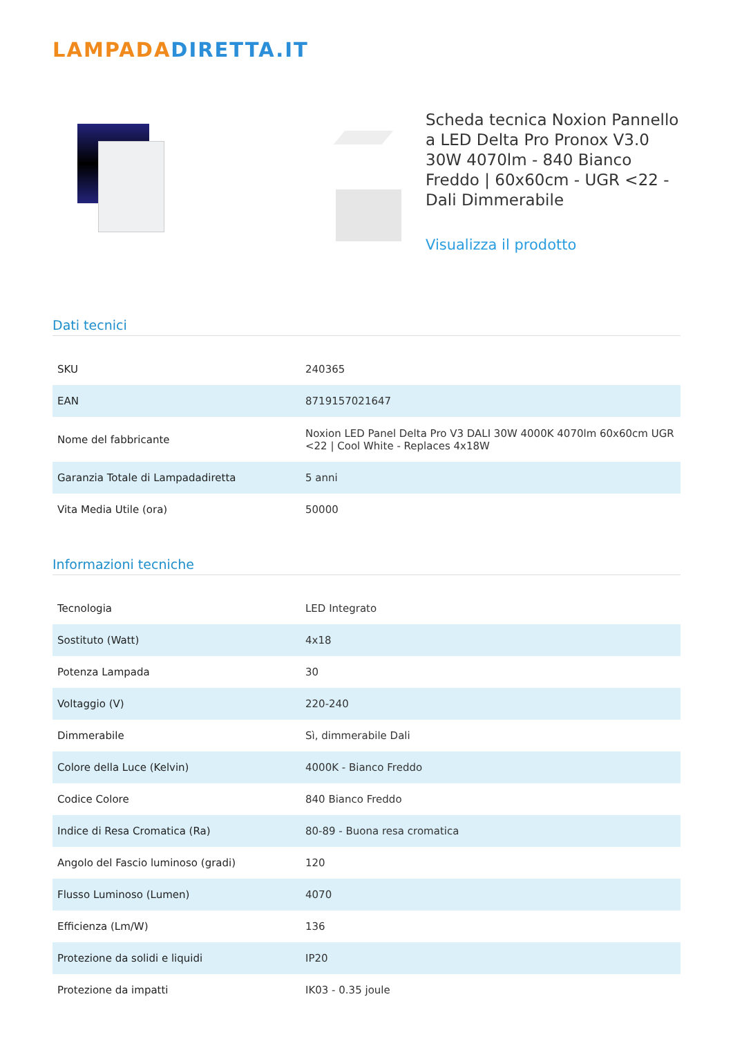LAMPADADIRETTA.IT
Scheda tecnica Noxion Pannello a LED Delta Pro Pronox V3.0 30W 4070lm - 840 Bianco Freddo | 60x60cm - UGR <22 - Dali Dimmerabile
Visualizza il prodotto
Dati tecnici
| SKU | 240365 |
| EAN | 8719157021647 |
| Nome del fabbricante | Noxion LED Panel Delta Pro V3 DALI 30W 4000K 4070lm 60x60cm UGR <22 / Cool White - Replaces 4x18W |
| Garanzia Totale di Lampadadiretta | 5 anni |
| Vita Media Utile (ora) | 50000 |
Informazioni tecniche
| Tecnologia | LED Integrato |
| Sostituto (Watt) | 4x18 |
| Potenza Lampada | 30 |
| Voltaggio (V) | 220-240 |
| Dimmerabile | Sì, dimmerabile Dali |
| Colore della Luce (Kelvin) | 4000K - Bianco Freddo |
| Codice Colore | 840 Bianco Freddo |
| Indice di Resa Cromatica (Ra) | 80-89 - Buona resa cromatica |
| Angolo del Fascio luminoso (gradi) | 120 |
| Flusso Luminoso (Lumen) | 4070 |
| Efficienza (Lm/W) | 136 |
| Protezione da solidi e liquidi | IP20 |
| Protezione da impatti | IK03 - 0.35 joule |